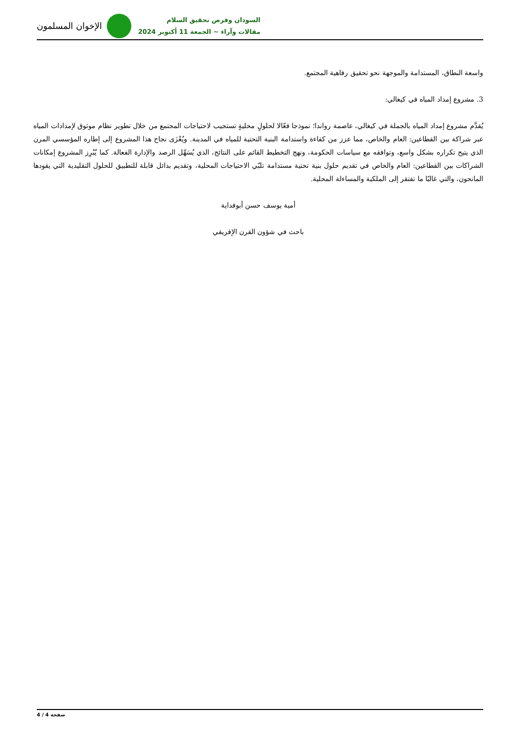الإخوان المسلمون
السودان وفرص تحقيق السلام
مقالات وآراء ~ الجمعة 11 أكتوبر 2024
واسعة النطاق، المستدامة والموجهة نحو تحقيق رفاهية المجتمع.
3. مشروع إمداد المياه في كيغالي:
يُقدَّم مشروع إمداد المياه بالجملة في كيغالي، عاصمة رواندا؛ نموذجا فعّالا لحلولٍ محليةٍ تستجيب لاحتياجات المجتمع من خلال تطوير نظام موثوق لإمدادات المياه عبر شراكة بين القطاعين: العام والخاص، مما عزز من كفاءة واستدامة البنية التحتية للمياه في المدينة. ويُعْزَى نجاح هذا المشروع إلى إطاره المؤسسي المرن الذي يتيح تكراره بشكل واسع، وتوافقه مع سياسات الحكومة، ونهج التخطيط القائم على النتائج، الذي يُسَهِّل الرصد والإدارة الفعالة. كما يُبْرِز المشروع إمكانات الشراكات بين القطاعين: العام والخاص في تقديم حلول بنية تحتية مستدامة تلبّي الاحتياجات المحلية، وتقديم بدائل قابلة للتطبيق للحلول التقليدية التي يقودها المانحون، والتي غالبًا ما تفتقر إلى الملكية والمساءلة المحلية.
أمية يوسف حسن أبوفداية
باحث في شؤون القرن الإفريقي
صفحة 4 / 4